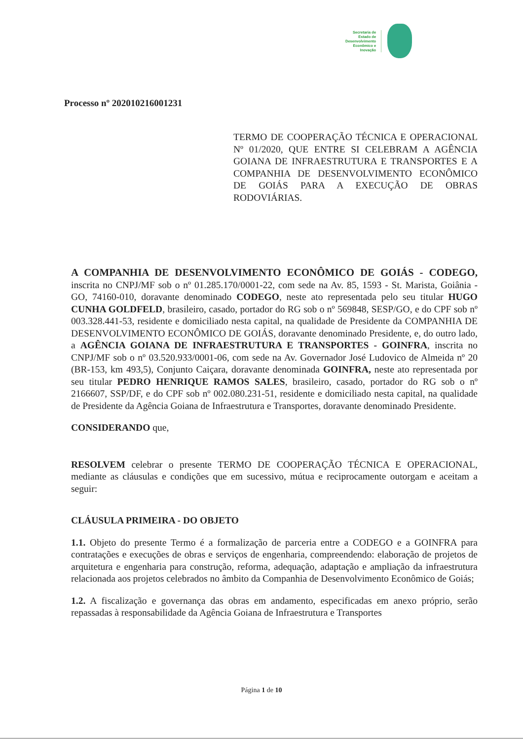Secretaria de
Estado de
Desenvolvimento
Econômico e
Inovação
Processo nº 202010216001231
TERMO DE COOPERAÇÃO TÉCNICA E OPERACIONAL Nº 01/2020, QUE ENTRE SI CELEBRAM A AGÊNCIA GOIANA DE INFRAESTRUTURA E TRANSPORTES E A COMPANHIA DE DESENVOLVIMENTO ECONÔMICO DE GOIÁS PARA A EXECUÇÃO DE OBRAS RODOVIÁRIAS.
A COMPANHIA DE DESENVOLVIMENTO ECONÔMICO DE GOIÁS - CODEGO, inscrita no CNPJ/MF sob o nº 01.285.170/0001-22, com sede na Av. 85, 1593 - St. Marista, Goiânia - GO, 74160-010, doravante denominado CODEGO, neste ato representada pelo seu titular HUGO CUNHA GOLDFELD, brasileiro, casado, portador do RG sob o nº 569848, SESP/GO, e do CPF sob nº 003.328.441-53, residente e domiciliado nesta capital, na qualidade de Presidente da COMPANHIA DE DESENVOLVIMENTO ECONÔMICO DE GOIÁS, doravante denominado Presidente, e, do outro lado, a AGÊNCIA GOIANA DE INFRAESTRUTURA E TRANSPORTES - GOINFRA, inscrita no CNPJ/MF sob o nº 03.520.933/0001-06, com sede na Av. Governador José Ludovico de Almeida nº 20 (BR-153, km 493,5), Conjunto Caiçara, doravante denominada GOINFRA, neste ato representada por seu titular PEDRO HENRIQUE RAMOS SALES, brasileiro, casado, portador do RG sob o nº 2166607, SSP/DF, e do CPF sob nº 002.080.231-51, residente e domiciliado nesta capital, na qualidade de Presidente da Agência Goiana de Infraestrutura e Transportes, doravante denominado Presidente.
CONSIDERANDO que,
RESOLVEM celebrar o presente TERMO DE COOPERAÇÃO TÉCNICA E OPERACIONAL, mediante as cláusulas e condições que em sucessivo, mútua e reciprocamente outorgam e aceitam a seguir:
CLÁUSULA PRIMEIRA - DO OBJETO
1.1. Objeto do presente Termo é a formalização de parceria entre a CODEGO e a GOINFRA para contratações e execuções de obras e serviços de engenharia, compreendendo: elaboração de projetos de arquitetura e engenharia para construção, reforma, adequação, adaptação e ampliação da infraestrutura relacionada aos projetos celebrados no âmbito da Companhia de Desenvolvimento Econômico de Goiás;
1.2. A fiscalização e governança das obras em andamento, especificadas em anexo próprio, serão repassadas à responsabilidade da Agência Goiana de Infraestrutura e Transportes
Página 1 de 10